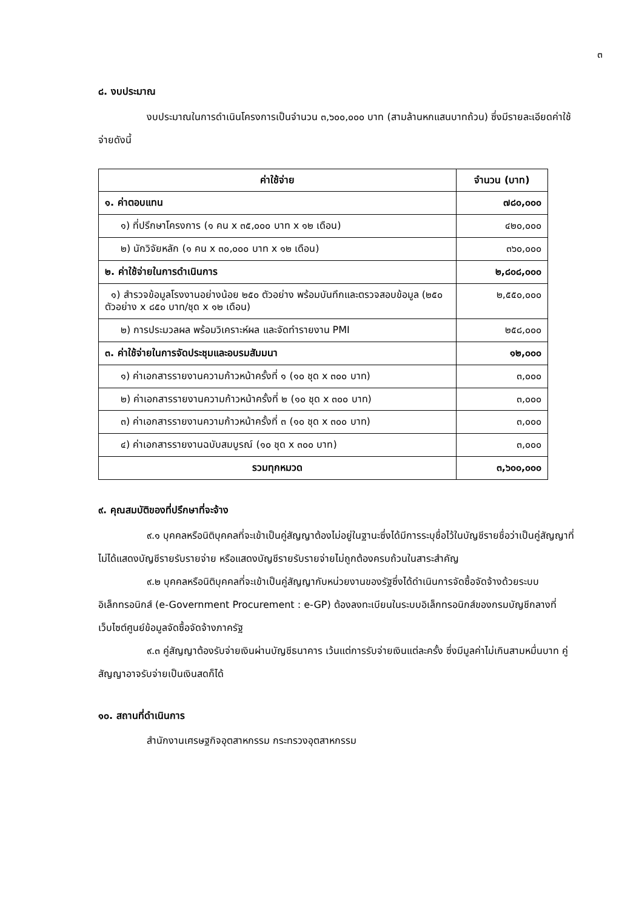๓
๘. งบประมาณ
งบประมาณในการดำเนินโครงการเป็นจำนวน ๓,๖๐๐,๐๐๐ บาท (สามล้านหกแสนบาทถ้วน) ซึ่งมีรายละเอียดค่าใช้จ่ายดังนี้
| ค่าใช้จ่าย | จำนวน (บาท) |
| --- | --- |
| ๑. ค่าตอบแทน | ๗๘๐,๐๐๐ |
| ๑) ที่ปรึกษาโครงการ (๑ คน x ๓๕,๐๐๐ บาท x ๑๒ เดือน) | ๔๒๐,๐๐๐ |
| ๒) นักวิจัยหลัก (๑ คน x ๓๐,๐๐๐ บาท x ๑๒ เดือน) | ๓๖๐,๐๐๐ |
| ๒. ค่าใช้จ่ายในการดำเนินการ | ๒,๘๐๘,๐๐๐ |
| ๑) สำรวจข้อมูลโรงงานอย่างน้อย ๒๕๐ ตัวอย่าง พร้อมบันทึกและตรวจสอบข้อมูล (๒๕๐ ตัวอย่าง x ๘๕๐ บาท/ชุด x ๑๒ เดือน) | ๒,๕๕๐,๐๐๐ |
| ๒) การประมวลผล พร้อมวิเคราะห์ผล และจัดทำรายงาน PMI | ๒๕๘,๐๐๐ |
| ๓. ค่าใช้จ่ายในการจัดประชุมและอบรมสัมมนา | ๑๒,๐๐๐ |
| ๑) ค่าเอกสารรายงานความก้าวหน้าครั้งที่ ๑ (๑๐ ชุด x ๓๐๐ บาท) | ๓,๐๐๐ |
| ๒) ค่าเอกสารรายงานความก้าวหน้าครั้งที่ ๒ (๑๐ ชุด x ๓๐๐ บาท) | ๓,๐๐๐ |
| ๓) ค่าเอกสารรายงานความก้าวหน้าครั้งที่ ๓ (๑๐ ชุด x ๓๐๐ บาท) | ๓,๐๐๐ |
| ๔) ค่าเอกสารรายงานฉบับสมบูรณ์ (๑๐ ชุด x ๓๐๐ บาท) | ๓,๐๐๐ |
| รวมทุกหมวด | ๓,๖๐๐,๐๐๐ |
๙. คุณสมบัติของที่ปรึกษาที่จะจ้าง
๙.๑ บุคคลหรือนิติบุคคลที่จะเข้าเป็นคู่สัญญาต้องไม่อยู่ในฐานะซึ่งได้มีการระบุชื่อไว้ในบัญชีรายชื่อว่าเป็นคู่สัญญาที่ไม่ได้แสดงบัญชีรายรับรายจ่าย หรือแสดงบัญชีรายรับรายจ่ายไม่ถูกต้องครบถ้วนในสาระสำคัญ
๙.๒ บุคคลหรือนิติบุคคลที่จะเข้าเป็นคู่สัญญากับหน่วยงานของรัฐซึ่งได้ดำเนินการจัดซื้อจัดจ้างด้วยระบบอิเล็กทรอนิกส์ (e-Government Procurement : e-GP) ต้องลงทะเบียนในระบบอิเล็กทรอนิกส์ของกรมบัญชีกลางที่เว็บไซต์ศูนย์ข้อมูลจัดซื้อจัดจ้างภาครัฐ
๙.๓ คู่สัญญาต้องรับจ่ายเงินผ่านบัญชีธนาคาร เว้นแต่การรับจ่ายเงินแต่ละครั้ง ซึ่งมีมูลค่าไม่เกินสามหมื่นบาท คู่สัญญาอาจรับจ่ายเป็นเงินสดก็ได้
๑๐. สถานที่ดำเนินการ
สำนักงานเศรษฐกิจอุตสาหกรรม กระทรวงอุตสาหกรรม